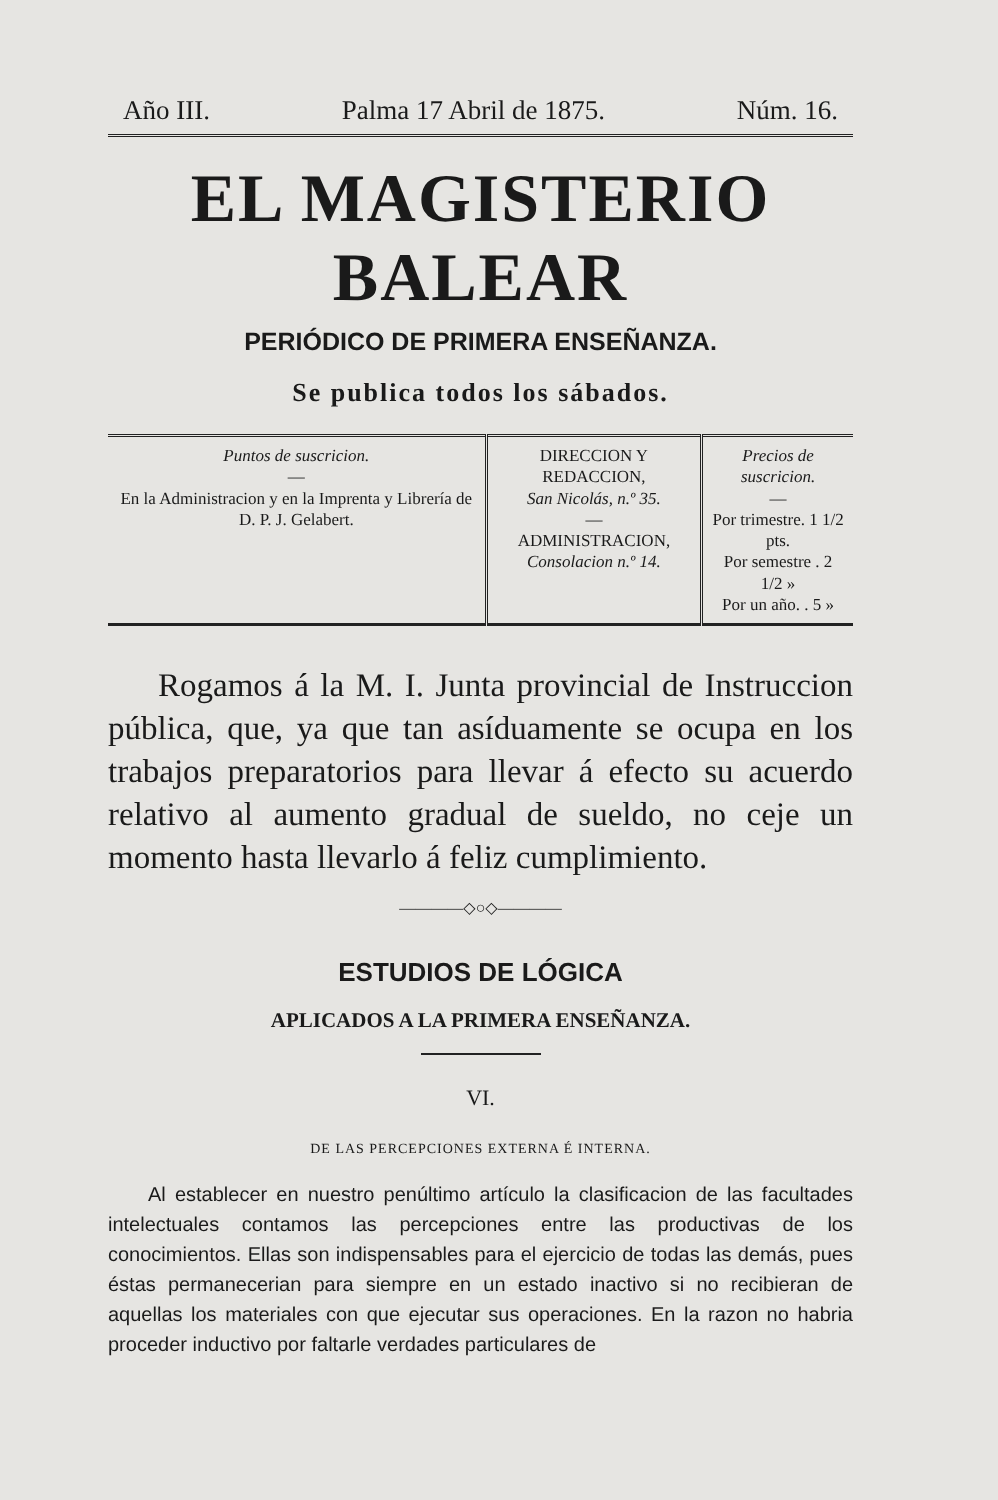Año III. Palma 17 Abril de 1875. Núm. 16.
EL MAGISTERIO BALEAR
PERIÓDICO DE PRIMERA ENSEÑANZA.
Se publica todos los sábados.
| Puntos de suscricion. — En la Administracion y en la Imprenta y Librería de D. P. J. Gelabert. | DIRECCION Y REDACCION, San Nicolás, n.º 35. — ADMINISTRACION, Consolacion n.º 14. | Precios de suscricion. — Por trimestre. 1 1/2 pts. Por semestre . 2 1/2 » Por un año. . 5 » |
Rogamos á la M. I. Junta provincial de Instruccion pública, que, ya que tan asíduamente se ocupa en los trabajos preparatorios para llevar á efecto su acuerdo relativo al aumento gradual de sueldo, no ceje un momento hasta llevarlo á feliz cumplimiento.
————◇○◇————
ESTUDIOS DE LÓGICA
APLICADOS A LA PRIMERA ENSEÑANZA.
VI.
DE LAS PERCEPCIONES EXTERNA É INTERNA.
Al establecer en nuestro penúltimo artículo la clasificacion de las facultades intelectuales contamos las percepciones entre las productivas de los conocimientos. Ellas son indispensables para el ejercicio de todas las demás, pues éstas permanecerian para siempre en un estado inactivo si no recibieran de aquellas los materiales con que ejecutar sus operaciones. En la razon no habria proceder inductivo por faltarle verdades particulares de